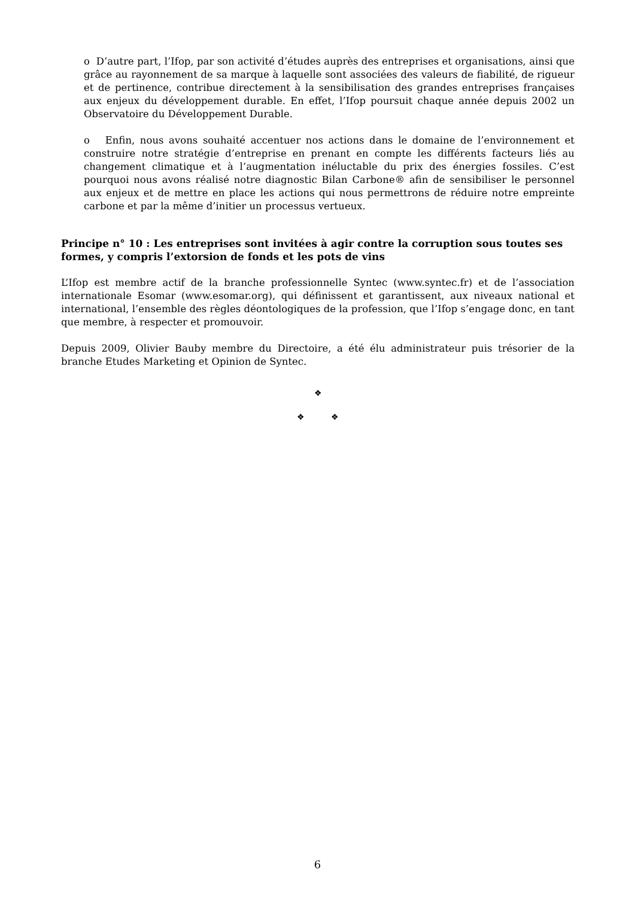o D’autre part, l’Ifop, par son activité d’études auprès des entreprises et organisations, ainsi que grâce au rayonnement de sa marque à laquelle sont associées des valeurs de fiabilité, de rigueur et de pertinence, contribue directement à la sensibilisation des grandes entreprises françaises aux enjeux du développement durable. En effet, l’Ifop poursuit chaque année depuis 2002 un Observatoire du Développement Durable.
o Enfin, nous avons souhaité accentuer nos actions dans le domaine de l’environnement et construire notre stratégie d’entreprise en prenant en compte les différents facteurs liés au changement climatique et à l’augmentation inéluctable du prix des énergies fossiles. C’est pourquoi nous avons réalisé notre diagnostic Bilan Carbone® afin de sensibiliser le personnel aux enjeux et de mettre en place les actions qui nous permettrons de réduire notre empreinte carbone et par la même d’initier un processus vertueux.
Principe n° 10 : Les entreprises sont invitées à agir contre la corruption sous toutes ses formes, y compris l’extorsion de fonds et les pots de vins
L’Ifop est membre actif de la branche professionnelle Syntec (www.syntec.fr) et de l’association internationale Esomar (www.esomar.org), qui définissent et garantissent, aux niveaux national et international, l’ensemble des règles déontologiques de la profession, que l’Ifop s’engage donc, en tant que membre, à respecter et promouvoir.
Depuis 2009, Olivier Bauby membre du Directoire, a été élu administrateur puis trésorier de la branche Etudes Marketing et Opinion de Syntec.
❖
❖ ❖
6